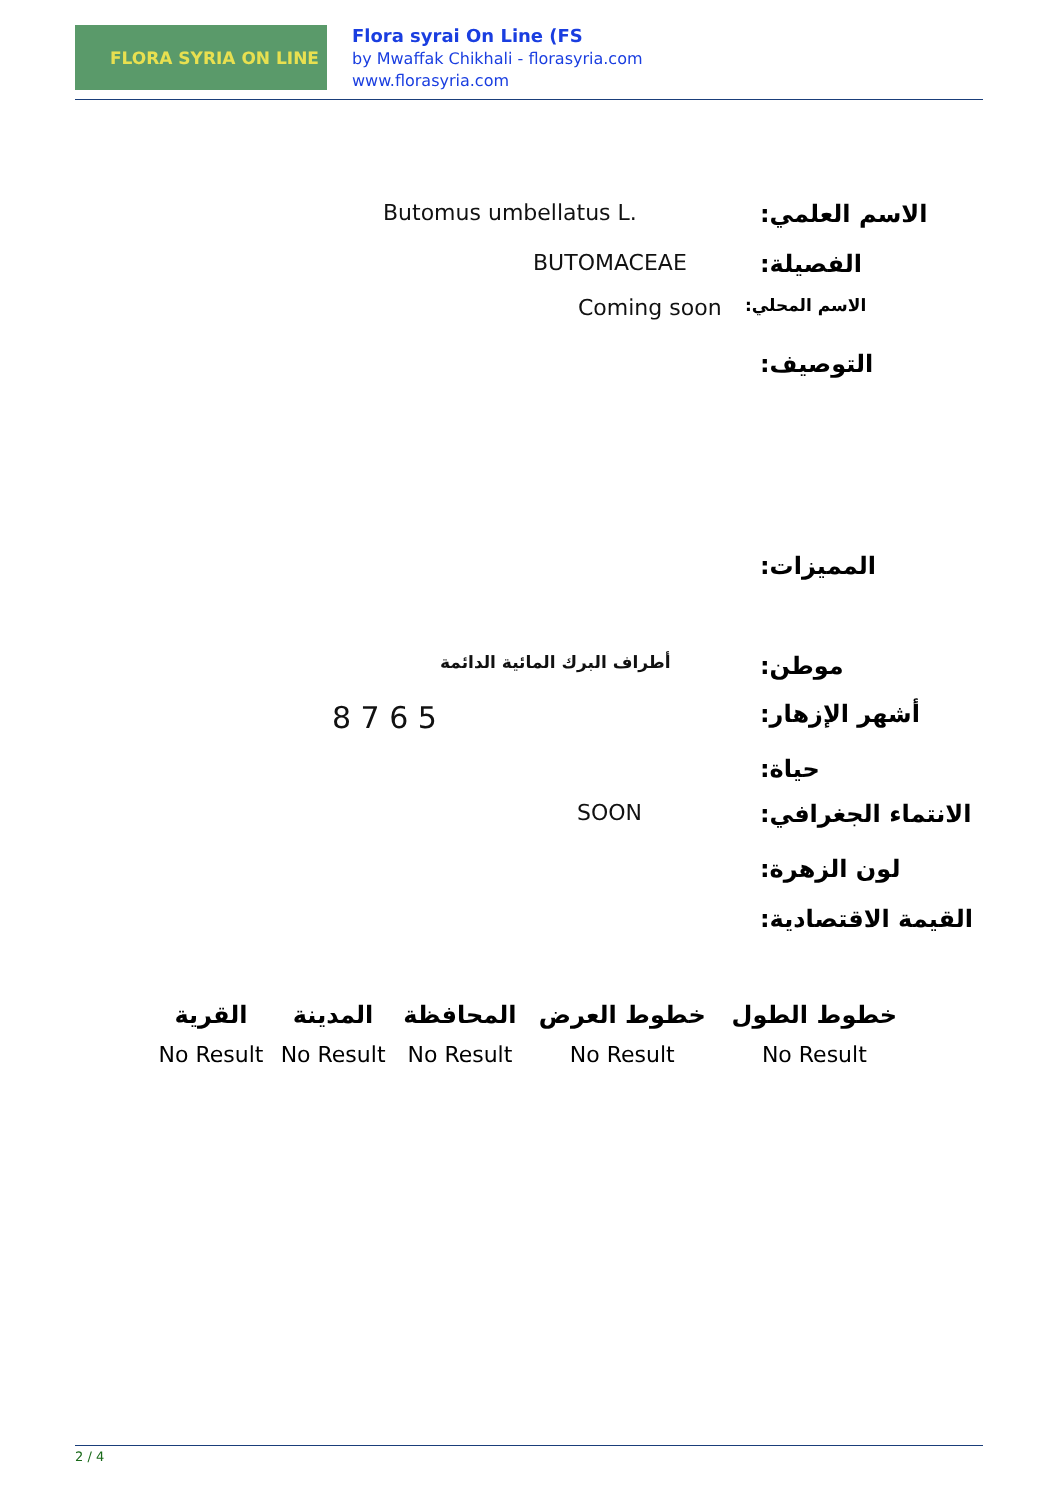FLORA SYRIA ON LINE
Flora syrai On Line (FS
by Mwaffak Chikhali - florasyria.com
www.florasyria.com
Butomus umbellatus L. الاسم العلمي:
BUTOMACEAE الفصيلة:
Coming soon الاسم المحلي:
التوصيف:
المميزات:
أطراف البرك المائية الدائمة موطن:
8 7 6 5 أشهر الإزهار:
حياة:
SOON الانتماء الجغرافي:
لون الزهرة:
القيمة الاقتصادية:
| القرية | المدينة | المحافظة | خطوط العرض | خطوط الطول |
| --- | --- | --- | --- | --- |
| No Result | No Result | No Result | No Result | No Result |
2 / 4